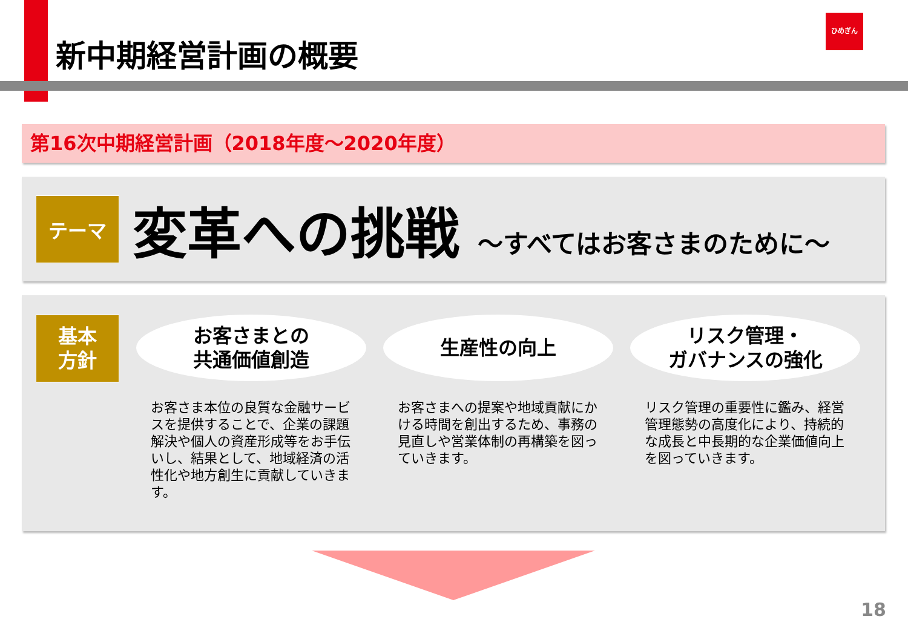新中期経営計画の概要
ひめぎん
第16次中期経営計画（2018年度～2020年度）
テーマ
変革への挑戦 ～すべてはお客さまのために～
基本
方針
お客さまとの
共通価値創造
お客さま本位の良質な金融サービスを提供することで、企業の課題解決や個人の資産形成等をお手伝いし、結果として、地域経済の活性化や地方創生に貢献していきます。
生産性の向上
お客さまへの提案や地域貢献にかける時間を創出するため、事務の見直しや営業体制の再構築を図っていきます。
リスク管理・
ガバナンスの強化
リスク管理の重要性に鑑み、経営管理態勢の高度化により、持続的な成長と中長期的な企業価値向上を図っていきます。
18